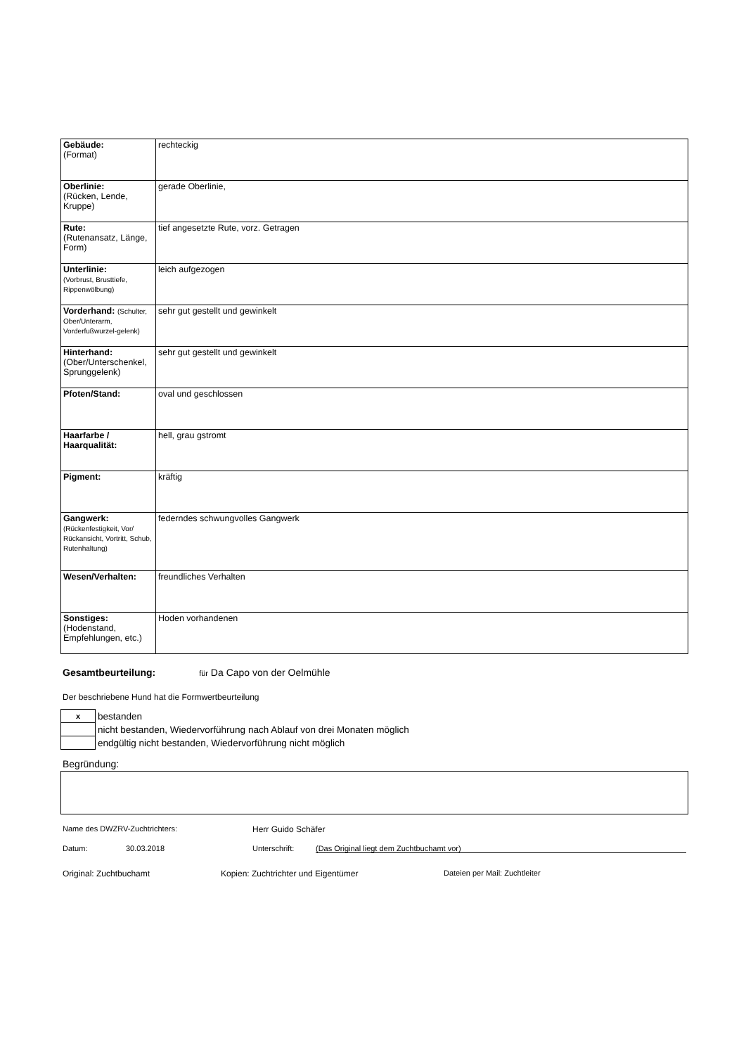| Gebäude: (Format) | rechteckig |
| Oberlinie: (Rücken, Lende, Kruppe) | gerade Oberlinie, |
| Rute: (Rutenansatz, Länge, Form) | tief angesetzte Rute, vorz. Getragen |
| Unterlinie: (Vorbrust, Brusttiefe, Rippenwölbung) | leich aufgezogen |
| Vorderhand: (Schulter, Ober/Unterarm, Vorderfußwurzel-gelenk) | sehr gut gestellt und gewinkelt |
| Hinterhand: (Ober/Unterschenkel, Sprunggelenk) | sehr gut gestellt und gewinkelt |
| Pfoten/Stand: | oval und geschlossen |
| Haarfarbe / Haarqualität: | hell, grau gstromt |
| Pigment: | kräftig |
| Gangwerk: (Rückenfestigkeit, Vor/ Rückansicht, Vortritt, Schub, Rutenhaltung) | federndes schwungvolles Gangwerk |
| Wesen/Verhalten: | freundliches Verhalten |
| Sonstiges: (Hodenstand, Empfehlungen, etc.) | Hoden vorhandenen |
Gesamtbeurteilung: für Da Capo von der Oelmühle
Der beschriebene Hund hat die Formwertbeurteilung
| x | bestanden |
| | nicht bestanden, Wiedervorführung nach Ablauf von drei Monaten möglich |
| | endgültig nicht bestanden, Wiedervorführung nicht möglich |
Begründung:
Name des DWZRV-Zuchtrichters: Herr Guido Schäfer
Datum: 30.03.2018 Unterschrift: (Das Original liegt dem Zuchtbuchamt vor)
Original: Zuchtbuchamt Kopien: Zuchtrichter und Eigentümer Dateien per Mail: Zuchtleiter